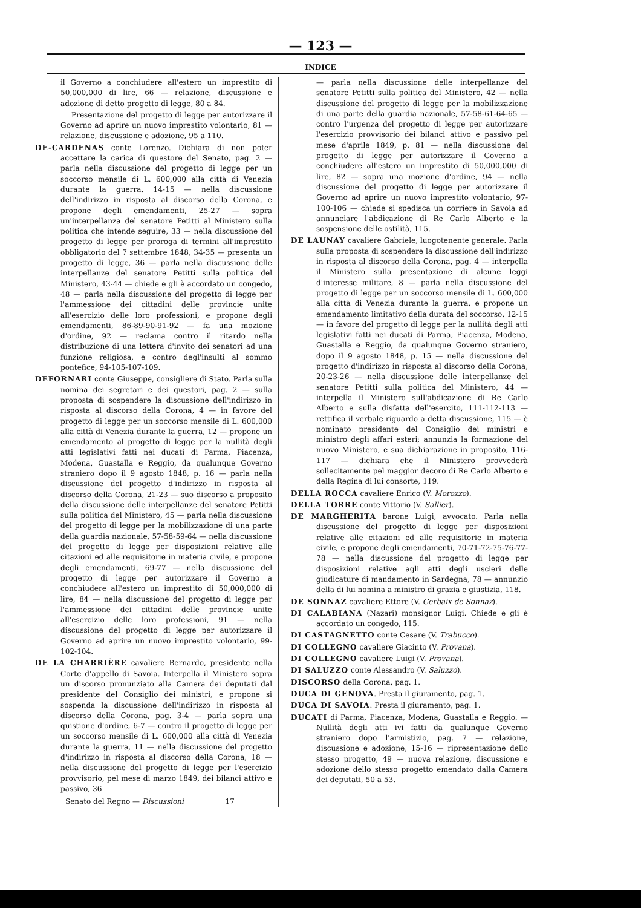— 123 —
INDICE
il Governo a conchiudere all'estero un imprestito di 50,000,000 di lire, 66 — relazione, discussione e adozione di detto progetto di legge, 80 a 84.
Presentazione del progetto di legge per autorizzare il Governo ad aprire un nuovo imprestito volontario, 81 — relazione, discussione e adozione, 95 a 110.
DE-CARDENAS conte Lorenzo. Dichiara di non poter accettare la carica di questore del Senato, pag. 2 — parla nella discussione del progetto di legge per un soccorso mensile di L. 600,000 alla città di Venezia durante la guerra, 14-15 — nella discussione dell'indirizzo in risposta al discorso della Corona, e propone degli emendamenti, 25-27 — sopra un'interpellanza del senatore Petitti al Ministero sulla politica che intende seguire, 33 — nella discussione del progetto di legge per proroga di termini all'imprestito obbligatorio del 7 settembre 1848, 34-35 — presenta un progetto di legge, 36 — parla nella discussione delle interpellanze del senatore Petitti sulla politica del Ministero, 43-44 — chiede e gli è accordato un congedo, 48 — parla nella discussione del progetto di legge per l'ammessione dei cittadini delle provincie unite all'esercizio delle loro professioni, e propone degli emendamenti, 86-89-90-91-92 — fa una mozione d'ordine, 92 — reclama contro il ritardo nella distribuzione di una lettera d'invito dei senatori ad una funzione religiosa, e contro degl'insulti al sommo pontefice, 94-105-107-109.
DEFORNARI conte Giuseppe, consigliere di Stato. Parla sulla nomina dei segretari e dei questori, pag. 2 — sulla proposta di sospendere la discussione dell'indirizzo in risposta al discorso della Corona, 4 — in favore del progetto di legge per un soccorso mensile di L. 600,000 alla città di Venezia durante la guerra, 12 — propone un emendamento al progetto di legge per la nullità degli atti legislativi fatti nei ducati di Parma, Piacenza, Modena, Guastalla e Reggio, da qualunque Governo straniero dopo il 9 agosto 1848, p. 16 — parla nella discussione del progetto d'indirizzo in risposta al discorso della Corona, 21-23 — suo discorso a proposito della discussione delle interpellanze del senatore Petitti sulla politica del Ministero, 45 — parla nella discussione del progetto di legge per la mobilizzazione di una parte della guardia nazionale, 57-58-59-64 — nella discussione del progetto di legge per disposizioni relative alle citazioni ed alle requisitorie in materia civile, e propone degli emendamenti, 69-77 — nella discussione del progetto di legge per autorizzare il Governo a conchiudere all'estero un imprestito di 50,000,000 di lire, 84 — nella discussione del progetto di legge per l'ammessione dei cittadini delle provincie unite all'esercizio delle loro professioni, 91 — nella discussione del progetto di legge per autorizzare il Governo ad aprire un nuovo imprestito volontario, 99-102-104.
DE LA CHARRIÈRE cavaliere Bernardo, presidente nella Corte d'appello di Savoia. Interpella il Ministero sopra un discorso pronunziato alla Camera dei deputati dal presidente del Consiglio dei ministri, e propone si sospenda la discussione dell'indirizzo in risposta al discorso della Corona, pag. 3-4 — parla sopra una quistione d'ordine, 6-7 — contro il progetto di legge per un soccorso mensile di L. 600,000 alla città di Venezia durante la guerra, 11 — nella discussione del progetto d'indirizzo in risposta al discorso della Corona, 18 — nella discussione del progetto di legge per l'esercizio provvisorio, pel mese di marzo 1849, dei bilanci attivo e passivo, 36
Senato del Regno — Discussioni 17
— parla nella discussione delle interpellanze del senatore Petitti sulla politica del Ministero, 42 — nella discussione del progetto di legge per la mobilizzazione di una parte della guardia nazionale, 57-58-61-64-65 — contro l'urgenza del progetto di legge per autorizzare l'esercizio provvisorio dei bilanci attivo e passivo pel mese d'aprile 1849, p. 81 — nella discussione del progetto di legge per autorizzare il Governo a conchiudere all'estero un imprestito di 50,000,000 di lire, 82 — sopra una mozione d'ordine, 94 — nella discussione del progetto di legge per autorizzare il Governo ad aprire un nuovo imprestito volontario, 97-100-106 — chiede si spedisca un corriere in Savoia ad annunciare l'abdicazione di Re Carlo Alberto e la sospensione delle ostilità, 115.
DE LAUNAY cavaliere Gabriele, luogotenente generale. Parla sulla proposta di sospendere la discussione dell'indirizzo in risposta al discorso della Corona, pag. 4 — interpella il Ministero sulla presentazione di alcune leggi d'interesse militare, 8 — parla nella discussione del progetto di legge per un soccorso mensile di L. 600,000 alla città di Venezia durante la guerra, e propone un emendamento limitativo della durata del soccorso, 12-15 — in favore del progetto di legge per la nullità degli atti legislativi fatti nei ducati di Parma, Piacenza, Modena, Guastalla e Reggio, da qualunque Governo straniero, dopo il 9 agosto 1848, p. 15 — nella discussione del progetto d'indirizzo in risposta al discorso della Corona, 20-23-26 — nella discussione delle interpellanze del senatore Petitti sulla politica del Ministero, 44 — interpella il Ministero sull'abdicazione di Re Carlo Alberto e sulla disfatta dell'esercito, 111-112-113 — rettifica il verbale riguardo a detta discussione, 115 — è nominato presidente del Consiglio dei ministri e ministro degli affari esteri; annunzia la formazione del nuovo Ministero, e sua dichiarazione in proposito, 116-117 — dichiara che il Ministero provvederà sollecitamente pel maggior decoro di Re Carlo Alberto e della Regina di lui consorte, 119.
DELLA ROCCA cavaliere Enrico (V. Morozzo).
DELLA TORRE conte Vittorio (V. Sallier).
DE MARGHERITA barone Luigi, avvocato. Parla nella discussione del progetto di legge per disposizioni relative alle citazioni ed alle requisitorie in materia civile, e propone degli emendamenti, 70-71-72-75-76-77-78 — nella discussione del progetto di legge per disposizioni relative agli atti degli uscieri delle giudicature di mandamento in Sardegna, 78 — annunzio della di lui nomina a ministro di grazia e giustizia, 118.
DE SONNAZ cavaliere Ettore (V. Gerbaix de Sonnaz).
DI CALABIANA (Nazari) monsignor Luigi. Chiede e gli è accordato un congedo, 115.
DI CASTAGNETTO conte Cesare (V. Trabucco).
DI COLLEGNO cavaliere Giacinto (V. Provana).
DI COLLEGNO cavaliere Luigi (V. Provana).
DI SALUZZO conte Alessandro (V. Saluzzo).
DISCORSO della Corona, pag. 1.
DUCA DI GENOVA. Presta il giuramento, pag. 1.
DUCA DI SAVOIA. Presta il giuramento, pag. 1.
DUCATI di Parma, Piacenza, Modena, Guastalla e Reggio. — Nullità degli atti ivi fatti da qualunque Governo straniero dopo l'armistizio, pag. 7 — relazione, discussione e adozione, 15-16 — ripresentazione dello stesso progetto, 49 — nuova relazione, discussione e adozione dello stesso progetto emendato dalla Camera dei deputati, 50 a 53.